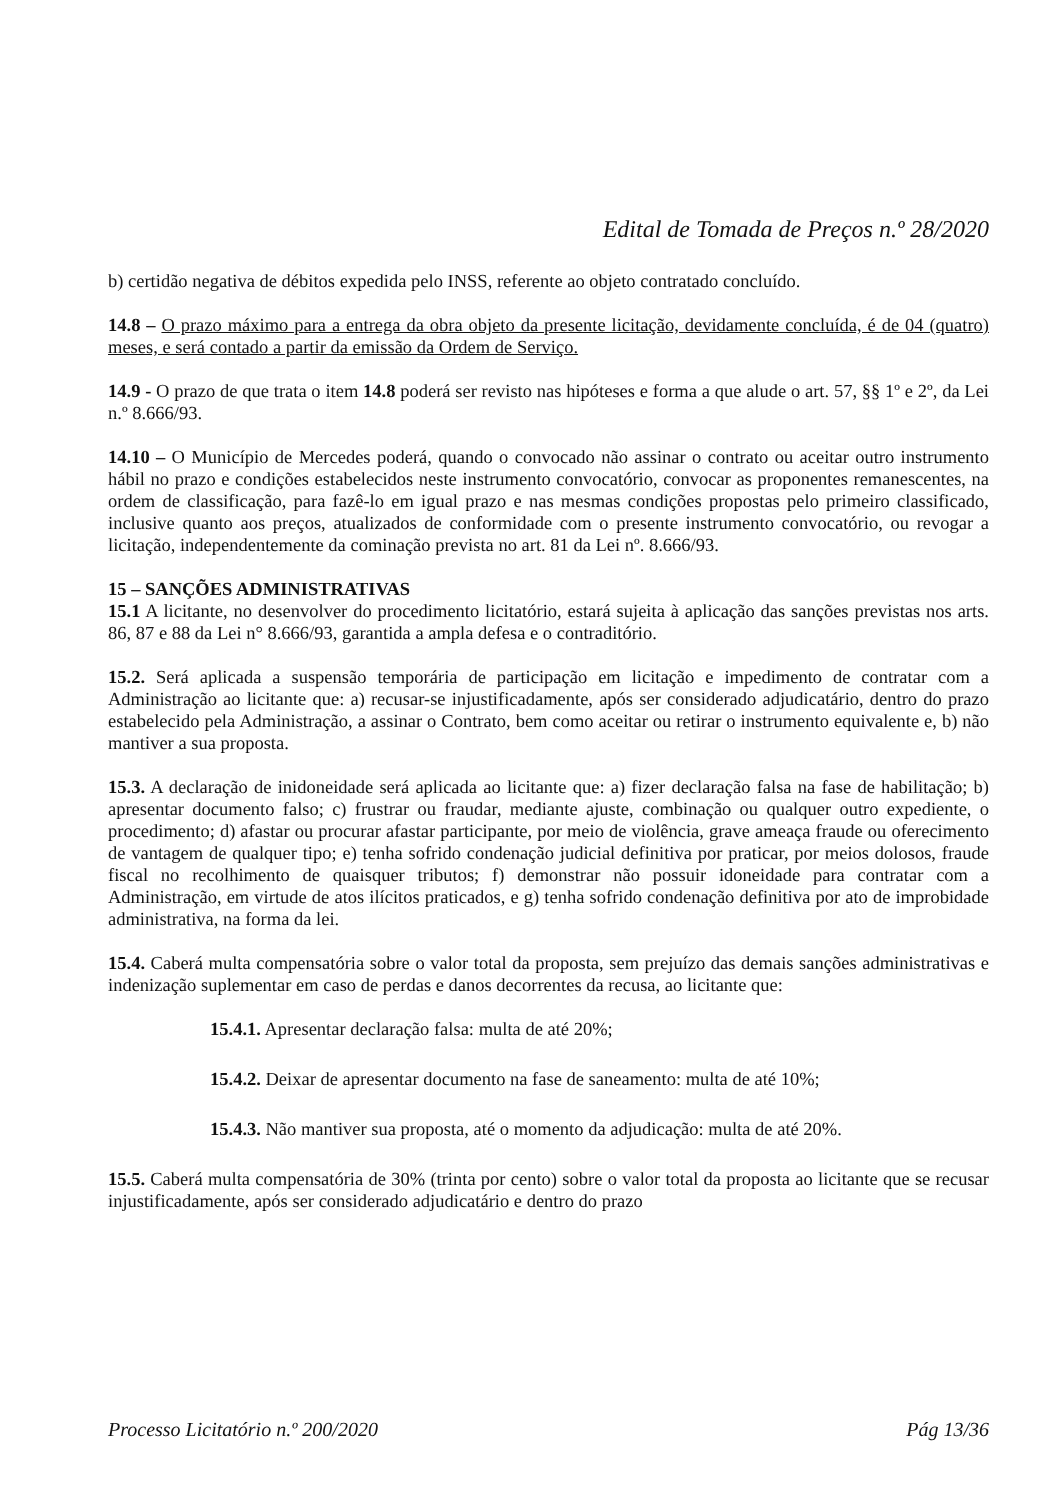Edital de Tomada de Preços n.º 28/2020
b) certidão negativa de débitos expedida pelo INSS, referente ao objeto contratado concluído.
14.8 – O prazo máximo para a entrega da obra objeto da presente licitação, devidamente concluída, é de 04 (quatro) meses, e será contado a partir da emissão da Ordem de Serviço.
14.9 - O prazo de que trata o item 14.8 poderá ser revisto nas hipóteses e forma a que alude o art. 57, §§ 1º e 2º, da Lei n.º 8.666/93.
14.10 – O Município de Mercedes poderá, quando o convocado não assinar o contrato ou aceitar outro instrumento hábil no prazo e condições estabelecidos neste instrumento convocatório, convocar as proponentes remanescentes, na ordem de classificação, para fazê-lo em igual prazo e nas mesmas condições propostas pelo primeiro classificado, inclusive quanto aos preços, atualizados de conformidade com o presente instrumento convocatório, ou revogar a licitação, independentemente da cominação prevista no art. 81 da Lei nº. 8.666/93.
15 – SANÇÕES ADMINISTRATIVAS
15.1 A licitante, no desenvolver do procedimento licitatório, estará sujeita à aplicação das sanções previstas nos arts. 86, 87 e 88 da Lei n° 8.666/93, garantida a ampla defesa e o contraditório.
15.2. Será aplicada a suspensão temporária de participação em licitação e impedimento de contratar com a Administração ao licitante que: a) recusar-se injustificadamente, após ser considerado adjudicatário, dentro do prazo estabelecido pela Administração, a assinar o Contrato, bem como aceitar ou retirar o instrumento equivalente e, b) não mantiver a sua proposta.
15.3. A declaração de inidoneidade será aplicada ao licitante que: a) fizer declaração falsa na fase de habilitação; b) apresentar documento falso; c) frustrar ou fraudar, mediante ajuste, combinação ou qualquer outro expediente, o procedimento; d) afastar ou procurar afastar participante, por meio de violência, grave ameaça fraude ou oferecimento de vantagem de qualquer tipo; e) tenha sofrido condenação judicial definitiva por praticar, por meios dolosos, fraude fiscal no recolhimento de quaisquer tributos; f) demonstrar não possuir idoneidade para contratar com a Administração, em virtude de atos ilícitos praticados, e g) tenha sofrido condenação definitiva por ato de improbidade administrativa, na forma da lei.
15.4. Caberá multa compensatória sobre o valor total da proposta, sem prejuízo das demais sanções administrativas e indenização suplementar em caso de perdas e danos decorrentes da recusa, ao licitante que:
15.4.1. Apresentar declaração falsa: multa de até 20%;
15.4.2. Deixar de apresentar documento na fase de saneamento: multa de até 10%;
15.4.3. Não mantiver sua proposta, até o momento da adjudicação: multa de até 20%.
15.5. Caberá multa compensatória de 30% (trinta por cento) sobre o valor total da proposta ao licitante que se recusar injustificadamente, após ser considerado adjudicatário e dentro do prazo
Processo Licitatório n.º 200/2020 Pág 13/36